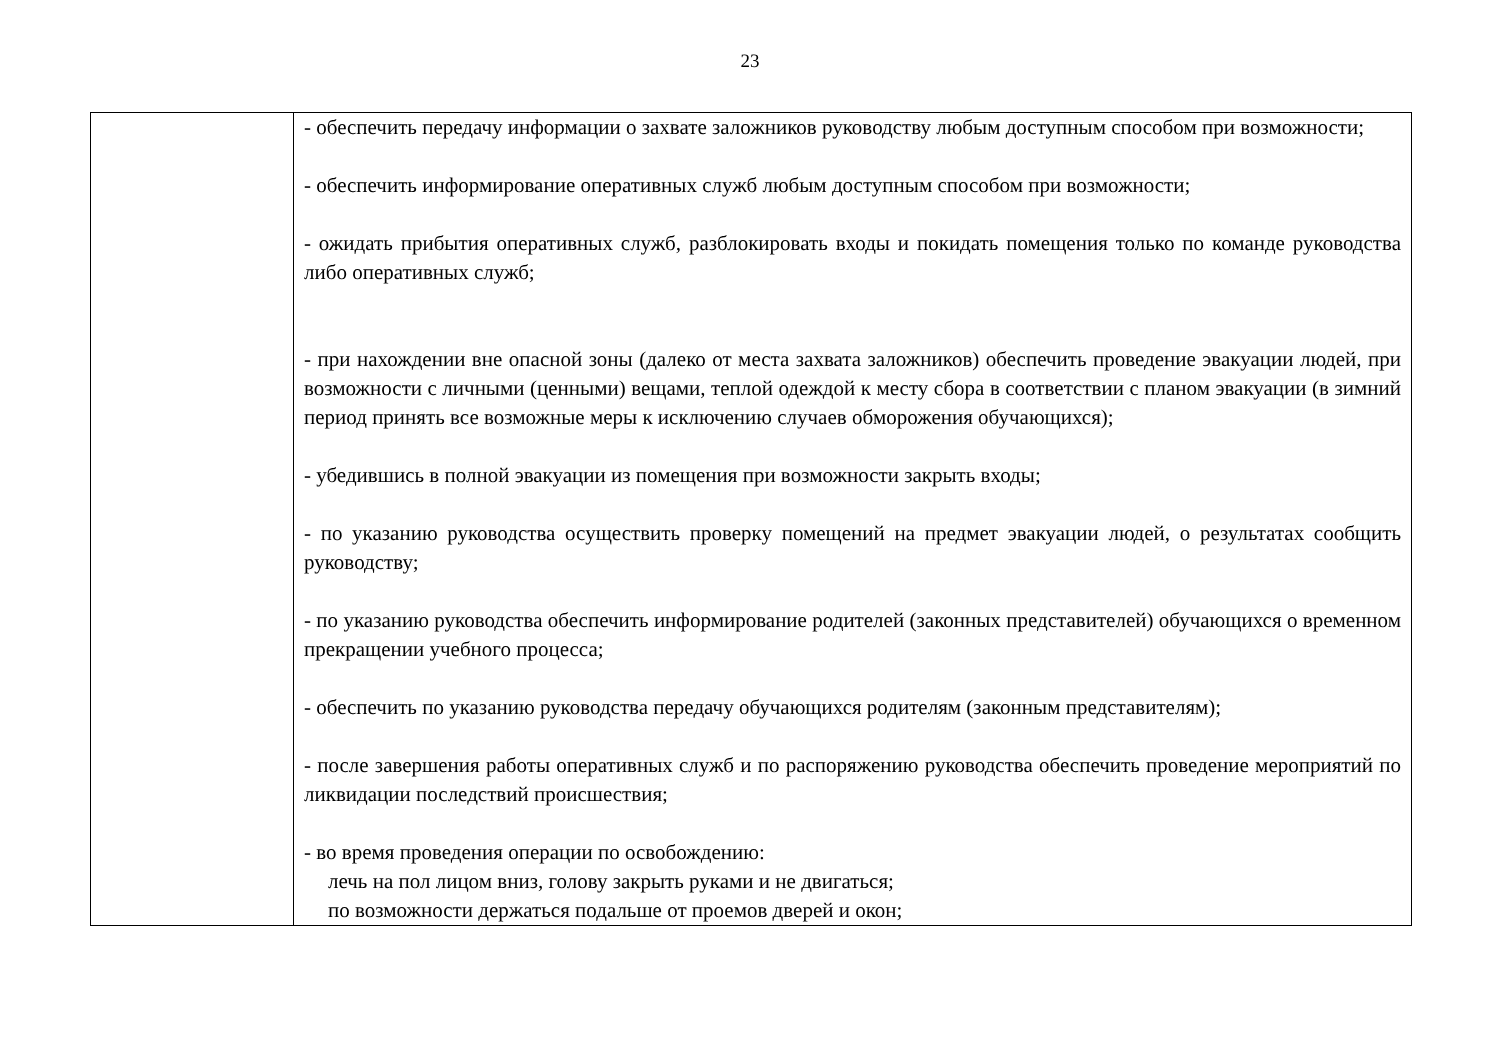23
| | - обеспечить передачу информации о захвате заложников руководству любым доступным способом при возможности; - обеспечить информирование оперативных служб любым доступным способом при возможности; - ожидать прибытия оперативных служб, разблокировать входы и покидать помещения только по команде руководства либо оперативных служб; - при нахождении вне опасной зоны (далеко от места захвата заложников) обеспечить проведение эвакуации людей, при возможности с личными (ценными) вещами, теплой одеждой к месту сбора в соответствии с планом эвакуации (в зимний период принять все возможные меры к исключению случаев обморожения обучающихся); - убедившись в полной эвакуации из помещения при возможности закрыть входы; - по указанию руководства осуществить проверку помещений на предмет эвакуации людей, о результатах сообщить руководству; - по указанию руководства обеспечить информирование родителей (законных представителей) обучающихся о временном прекращении учебного процесса; - обеспечить по указанию руководства передачу обучающихся родителям (законным представителям); - после завершения работы оперативных служб и по распоряжению руководства обеспечить проведение мероприятий по ликвидации последствий происшествия; - во время проведения операции по освобождению: лечь на пол лицом вниз, голову закрыть руками и не двигаться; по возможности держаться подальше от проемов дверей и окон; |